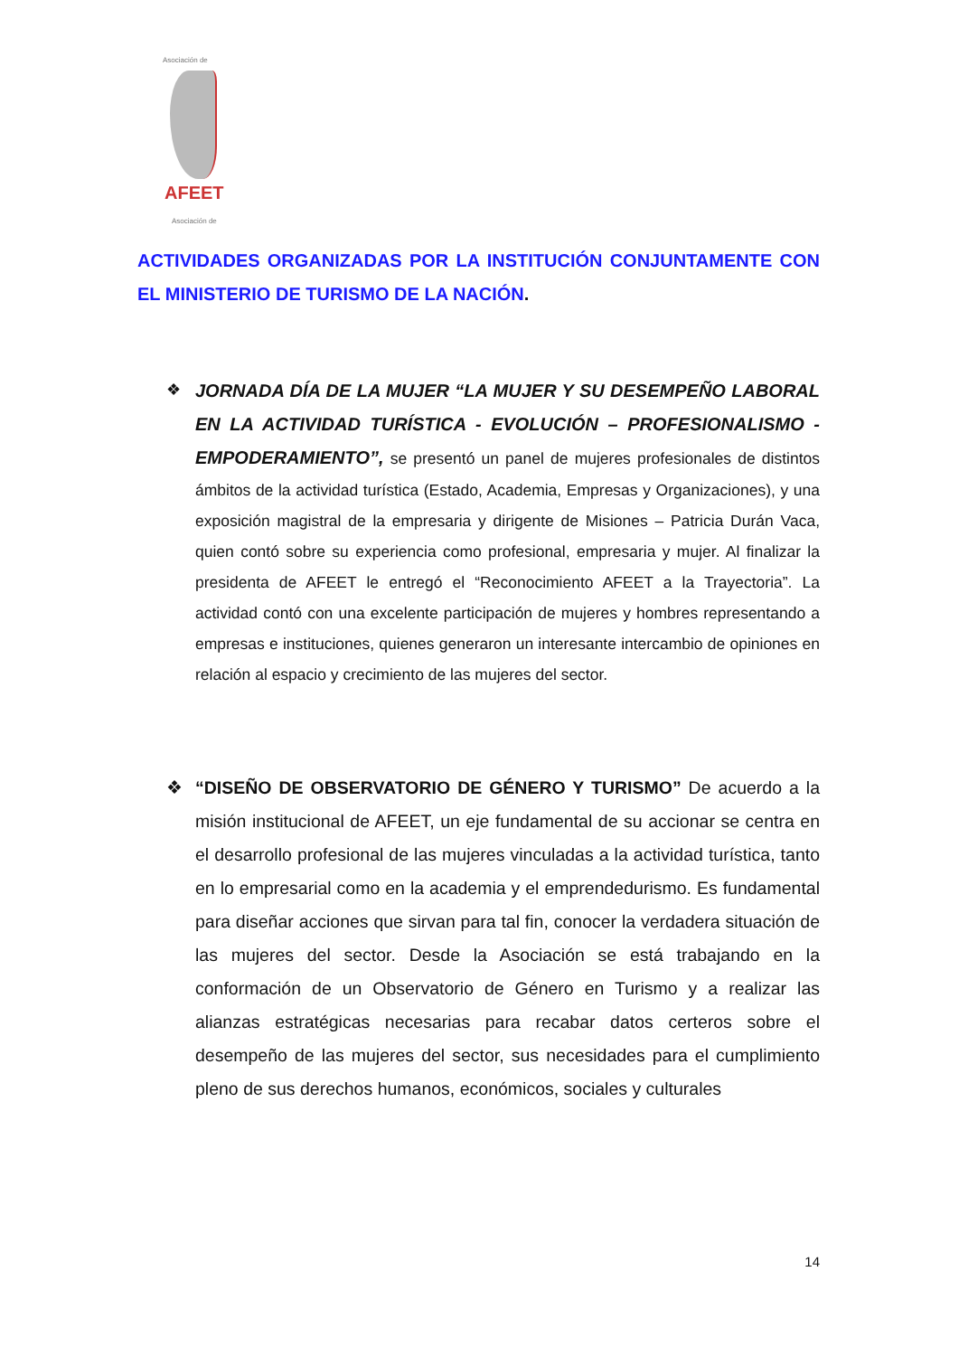Asociación de
AFEET
Asociación de
ACTIVIDADES ORGANIZADAS POR LA INSTITUCIÓN CONJUNTAMENTE CON EL MINISTERIO DE TURISMO DE LA NACIÓN.
❖ JORNADA DÍA DE LA MUJER “LA MUJER Y SU DESEMPEÑO LABORAL EN LA ACTIVIDAD TURÍSTICA - EVOLUCIÓN – PROFESIONALISMO - EMPODERAMIENTO”, se presentó un panel de mujeres profesionales de distintos ámbitos de la actividad turística (Estado, Academia, Empresas y Organizaciones), y una exposición magistral de la empresaria y dirigente de Misiones – Patricia Durán Vaca, quien contó sobre su experiencia como profesional, empresaria y mujer. Al finalizar la presidenta de AFEET le entregó el “Reconocimiento AFEET a la Trayectoria”. La actividad contó con una excelente participación de mujeres y hombres representando a empresas e instituciones, quienes generaron un interesante intercambio de opiniones en relación al espacio y crecimiento de las mujeres del sector.
❖ “DISEÑO DE OBSERVATORIO DE GÉNERO Y TURISMO” De acuerdo a la misión institucional de AFEET, un eje fundamental de su accionar se centra en el desarrollo profesional de las mujeres vinculadas a la actividad turística, tanto en lo empresarial como en la academia y el emprendedurismo. Es fundamental para diseñar acciones que sirvan para tal fin, conocer la verdadera situación de las mujeres del sector. Desde la Asociación se está trabajando en la conformación de un Observatorio de Género en Turismo y a realizar las alianzas estratégicas necesarias para recabar datos certeros sobre el desempeño de las mujeres del sector, sus necesidades para el cumplimiento pleno de sus derechos humanos, económicos, sociales y culturales
14